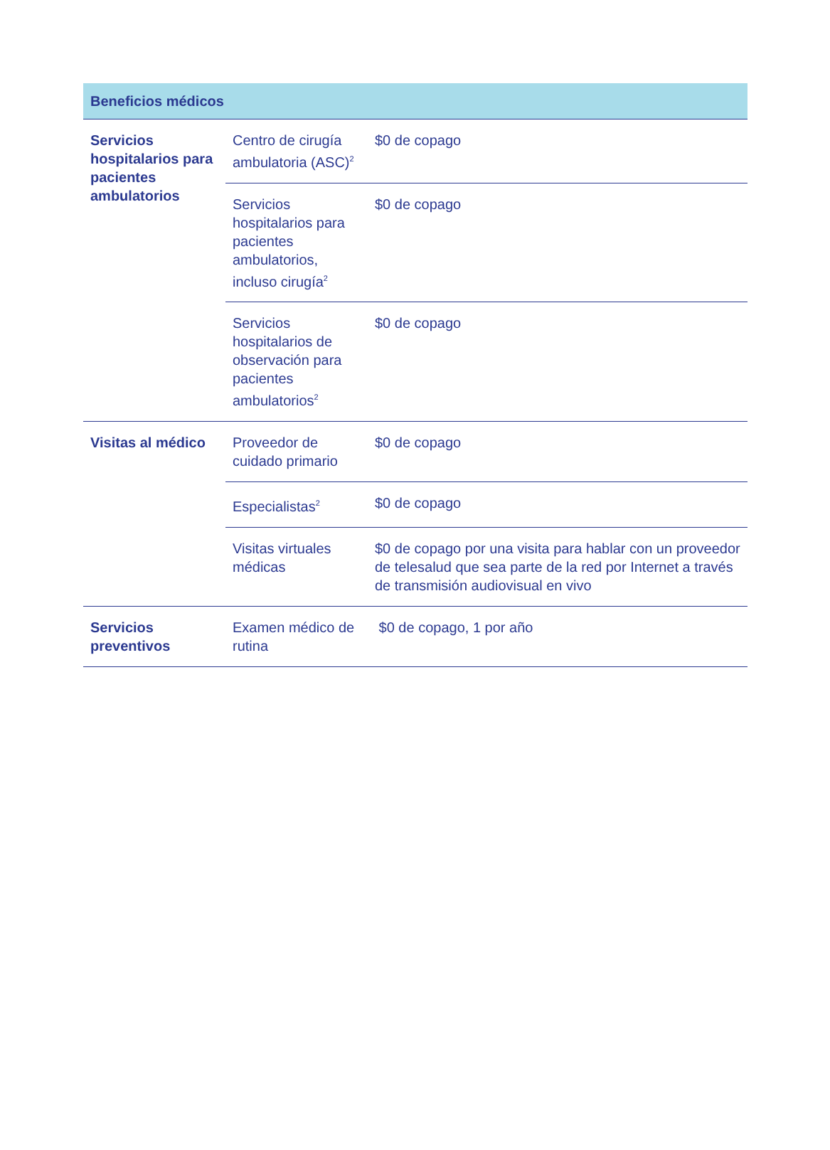| Beneficios médicos | | |
| --- | --- | --- |
| Servicios hospitalarios para pacientes ambulatorios | Centro de cirugía ambulatoria (ASC)<sup>2</sup> | $0 de copago |
| | Servicios hospitalarios para pacientes ambulatorios, incluso cirugía<sup>2</sup> | $0 de copago |
| | Servicios hospitalarios de observación para pacientes ambulatorios<sup>2</sup> | $0 de copago |
| Visitas al médico | Proveedor de cuidado primario | $0 de copago |
| | Especialistas<sup>2</sup> | $0 de copago |
| | Visitas virtuales médicas | $0 de copago por una visita para hablar con un proveedor de telesalud que sea parte de la red por Internet a través de transmisión audiovisual en vivo |
| Servicios preventivos | Examen médico de rutina | $0 de copago, 1 por año |